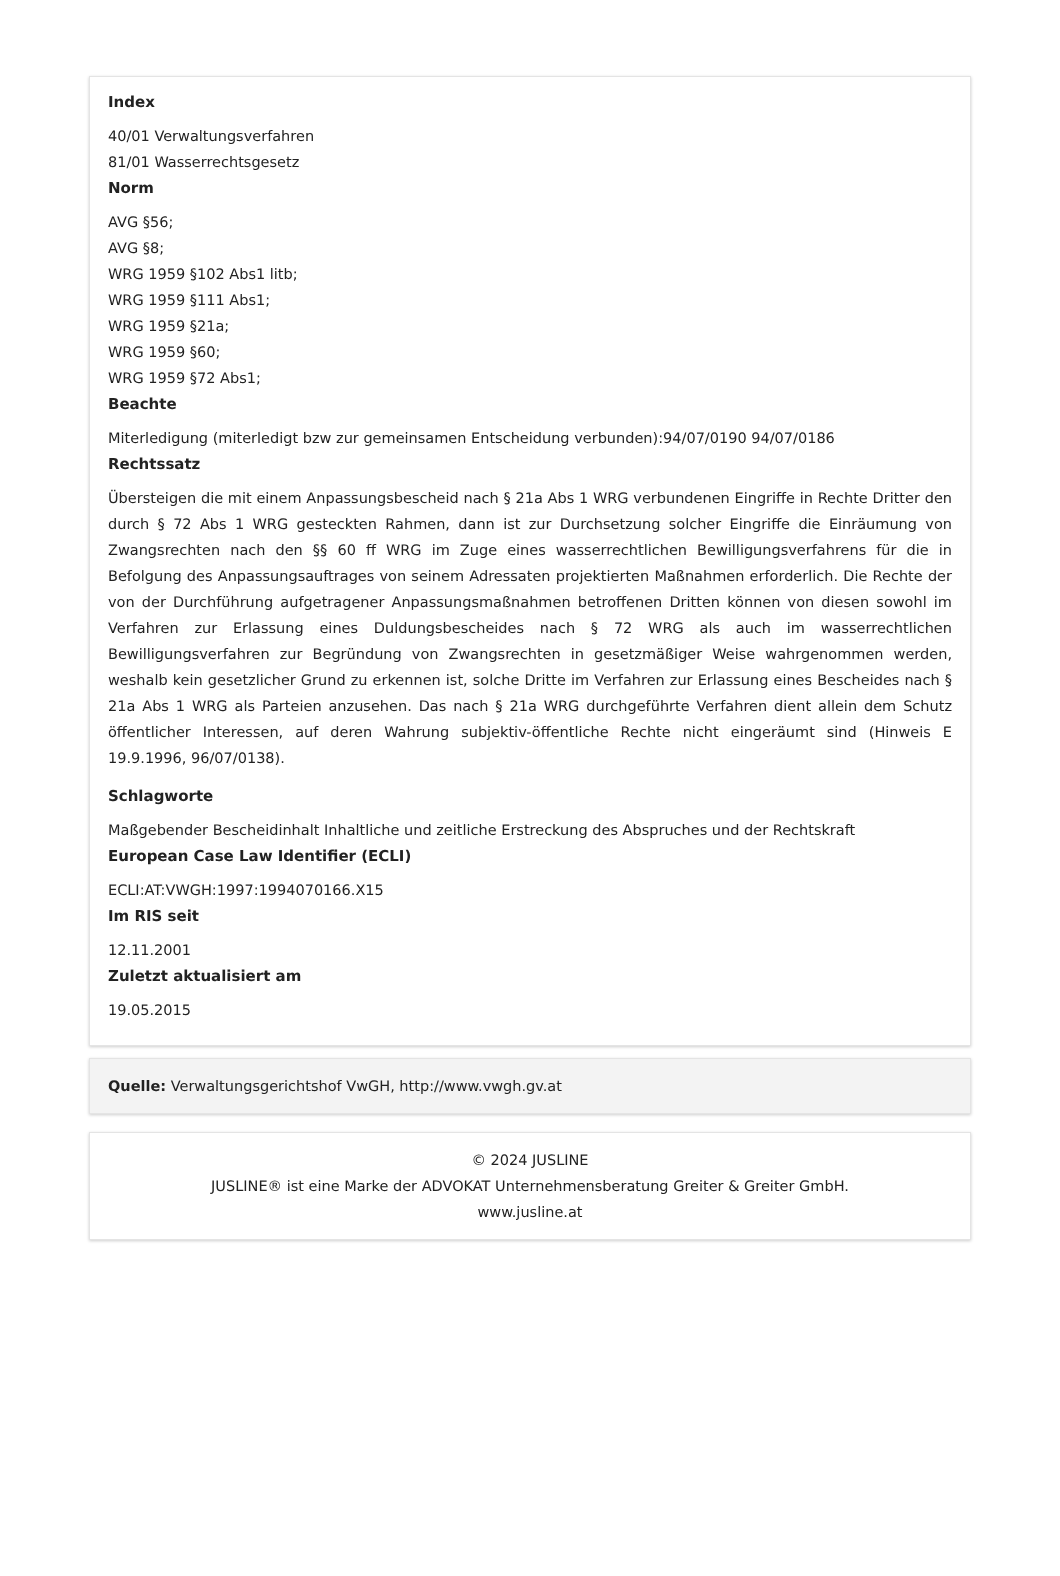Index
40/01 Verwaltungsverfahren
81/01 Wasserrechtsgesetz
Norm
AVG §56;
AVG §8;
WRG 1959 §102 Abs1 litb;
WRG 1959 §111 Abs1;
WRG 1959 §21a;
WRG 1959 §60;
WRG 1959 §72 Abs1;
Beachte
Miterledigung (miterledigt bzw zur gemeinsamen Entscheidung verbunden):94/07/0190 94/07/0186
Rechtssatz
Übersteigen die mit einem Anpassungsbescheid nach § 21a Abs 1 WRG verbundenen Eingriffe in Rechte Dritter den durch § 72 Abs 1 WRG gesteckten Rahmen, dann ist zur Durchsetzung solcher Eingriffe die Einräumung von Zwangsrechten nach den §§ 60 ff WRG im Zuge eines wasserrechtlichen Bewilligungsverfahrens für die in Befolgung des Anpassungsauftrages von seinem Adressaten projektierten Maßnahmen erforderlich. Die Rechte der von der Durchführung aufgetragener Anpassungsmaßnahmen betroffenen Dritten können von diesen sowohl im Verfahren zur Erlassung eines Duldungsbescheides nach § 72 WRG als auch im wasserrechtlichen Bewilligungsverfahren zur Begründung von Zwangsrechten in gesetzmäßiger Weise wahrgenommen werden, weshalb kein gesetzlicher Grund zu erkennen ist, solche Dritte im Verfahren zur Erlassung eines Bescheides nach § 21a Abs 1 WRG als Parteien anzusehen. Das nach § 21a WRG durchgeführte Verfahren dient allein dem Schutz öffentlicher Interessen, auf deren Wahrung subjektiv-öffentliche Rechte nicht eingeräumt sind (Hinweis E 19.9.1996, 96/07/0138).
Schlagworte
Maßgebender Bescheidinhalt Inhaltliche und zeitliche Erstreckung des Abspruches und der Rechtskraft
European Case Law Identifier (ECLI)
ECLI:AT:VWGH:1997:1994070166.X15
Im RIS seit
12.11.2001
Zuletzt aktualisiert am
19.05.2015
Quelle: Verwaltungsgerichtshof VwGH, http://www.vwgh.gv.at
© 2024 JUSLINE
JUSLINE® ist eine Marke der ADVOKAT Unternehmensberatung Greiter & Greiter GmbH.
www.jusline.at